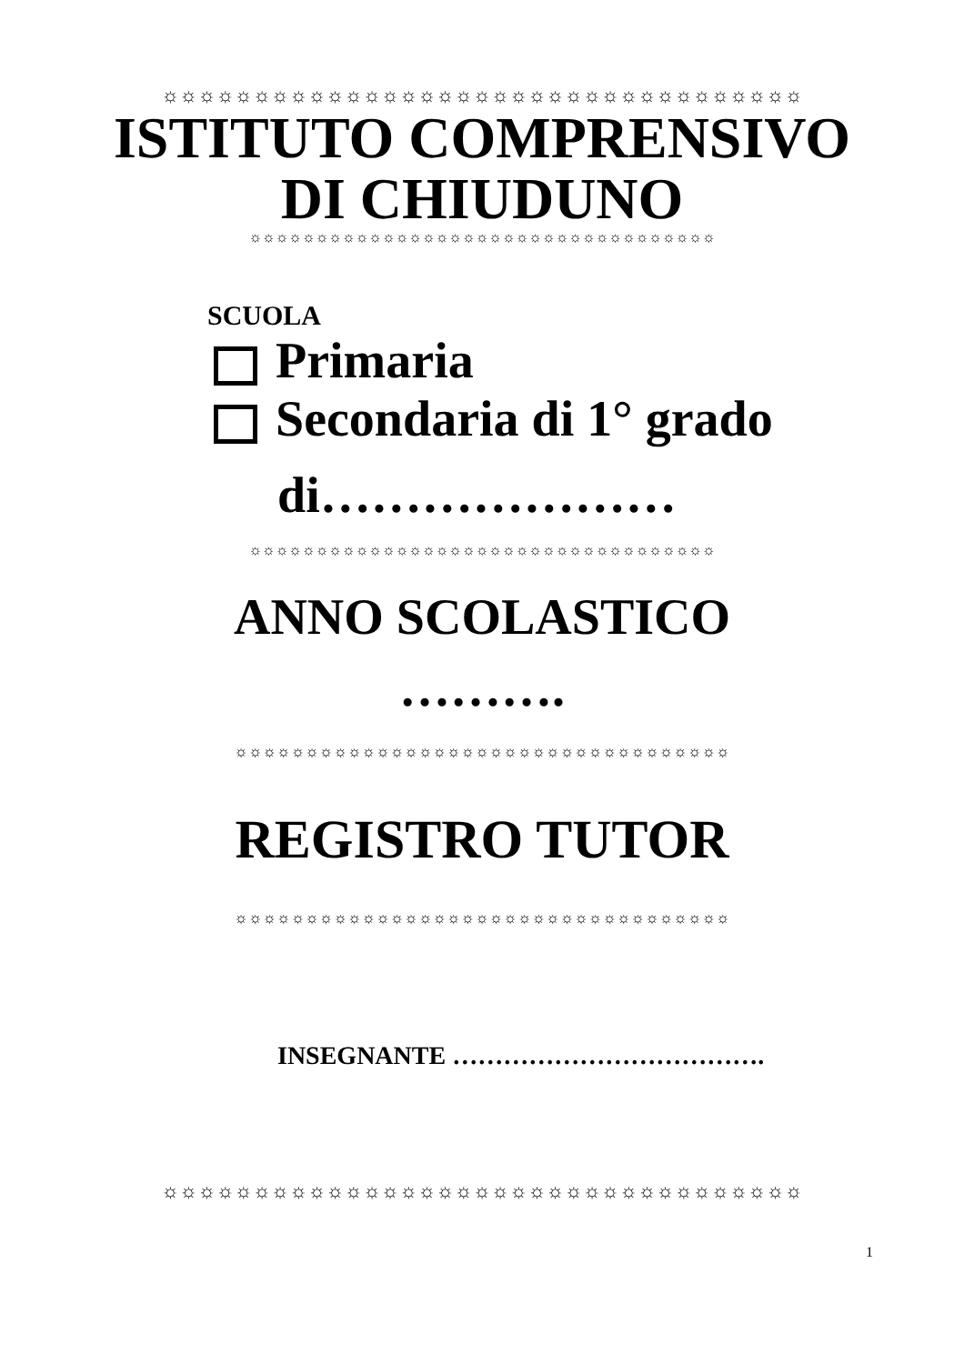☼☼☼☼☼☼☼☼☼☼☼☼☼☼☼☼☼☼☼☼☼☼☼☼☼☼☼☼☼☼☼☼☼☼☼
ISTITUTO COMPRENSIVO
DI CHIUDUNO
☼☼☼☼☼☼☼☼☼☼☼☼☼☼☼☼☼☼☼☼☼☼☼☼☼☼☼☼☼☼☼☼☼☼☼
SCUOLA
Primaria
Secondaria di 1° grado
di…………………
☼☼☼☼☼☼☼☼☼☼☼☼☼☼☼☼☼☼☼☼☼☼☼☼☼☼☼☼☼☼☼☼☼☼☼
ANNO SCOLASTICO
……….
☼☼☼☼☼☼☼☼☼☼☼☼☼☼☼☼☼☼☼☼☼☼☼☼☼☼☼☼☼☼☼☼☼☼☼
REGISTRO TUTOR
☼☼☼☼☼☼☼☼☼☼☼☼☼☼☼☼☼☼☼☼☼☼☼☼☼☼☼☼☼☼☼☼☼☼☼
INSEGNANTE ……………………………….
☼☼☼☼☼☼☼☼☼☼☼☼☼☼☼☼☼☼☼☼☼☼☼☼☼☼☼☼☼☼☼☼☼☼☼
1